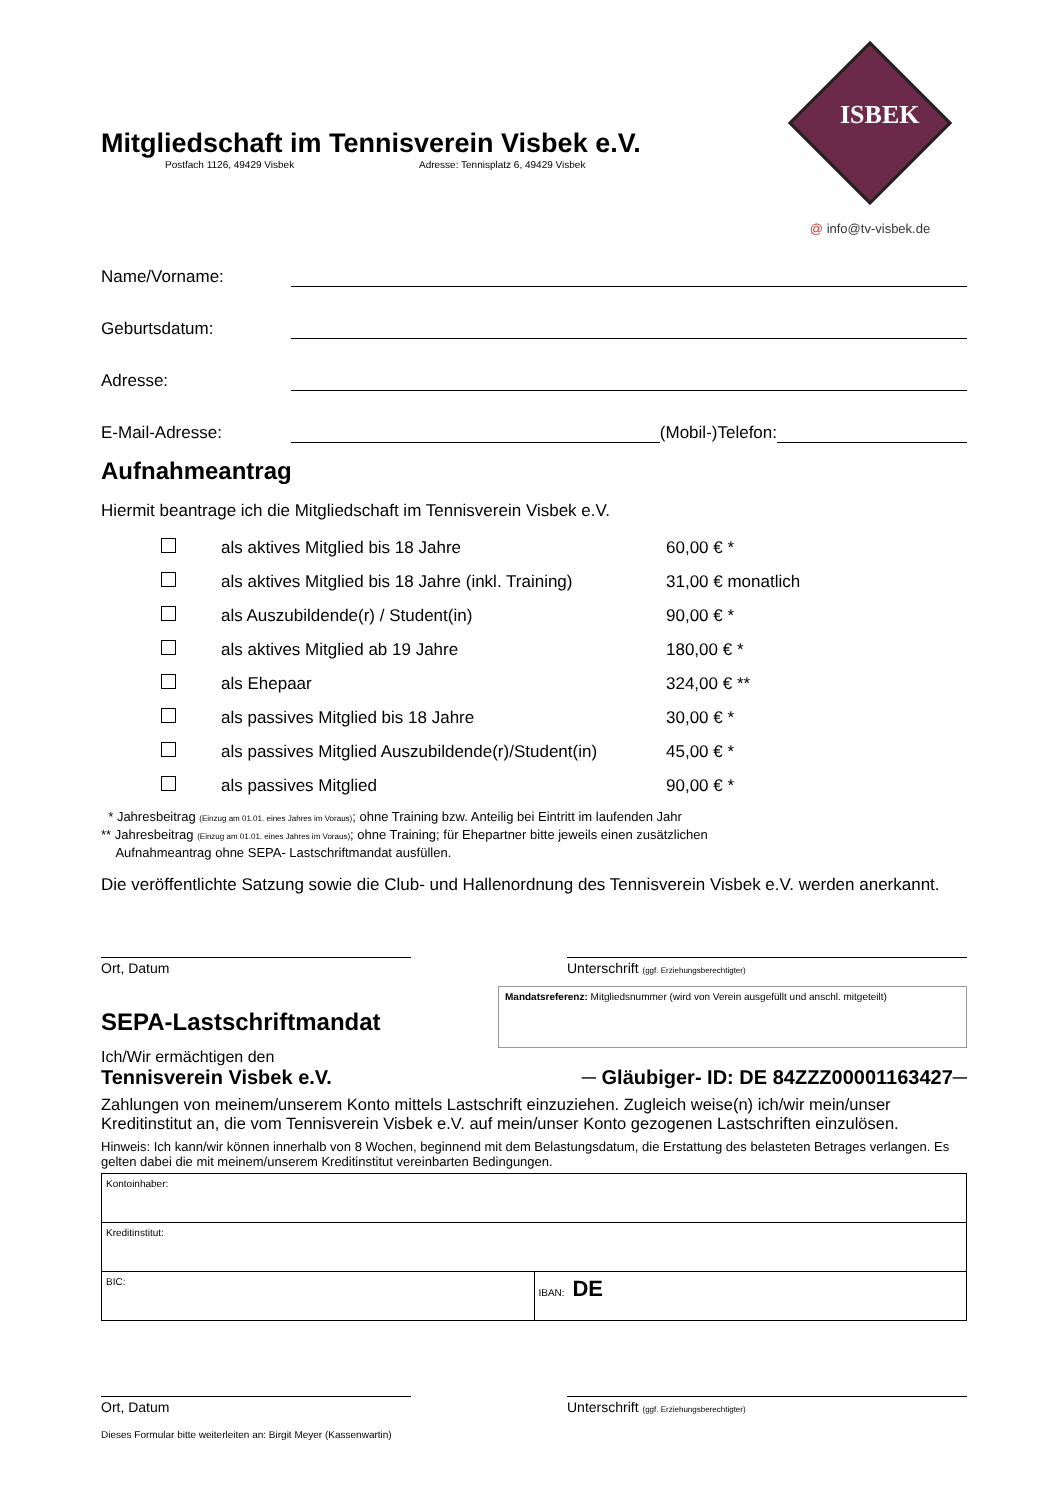ISBEK
@ info@tv-visbek.de
Mitgliedschaft im Tennisverein Visbek e.V.
Postfach 1126, 49429 Visbek Adresse: Tennisplatz 6, 49429 Visbek
Name/Vorname:
Geburtsdatum:
Adresse:
E-Mail-Adresse: (Mobil-)Telefon:
Aufnahmeantrag
Hiermit beantrage ich die Mitgliedschaft im Tennisverein Visbek e.V.
| | als aktives Mitglied bis 18 Jahre | 60,00 € * |
| | als aktives Mitglied bis 18 Jahre (inkl. Training) | 31,00 € monatlich |
| | als Auszubildende(r) / Student(in) | 90,00 € * |
| | als aktives Mitglied ab 19 Jahre | 180,00 € * |
| | als Ehepaar | 324,00 € ** |
| | als passives Mitglied bis 18 Jahre | 30,00 € * |
| | als passives Mitglied Auszubildende(r)/Student(in) | 45,00 € * |
| | als passives Mitglied | 90,00 € * |
* Jahresbeitrag (Einzug am 01.01. eines Jahres im Voraus); ohne Training bzw. Anteilig bei Eintritt im laufenden Jahr
** Jahresbeitrag (Einzug am 01.01. eines Jahres im Voraus); ohne Training; für Ehepartner bitte jeweils einen zusätzlichen
Aufnahmeantrag ohne SEPA- Lastschriftmandat ausfüllen.
Die veröffentlichte Satzung sowie die Club- und Hallenordnung des Tennisverein Visbek e.V. werden anerkannt.
Ort, Datum Unterschrift (ggf. Erziehungsberechtigter)
SEPA-Lastschriftmandat
Mandatsreferenz: Mitgliedsnummer (wird von Verein ausgefüllt und anschl. mitgeteilt)
Ich/Wir ermächtigen den
Tennisverein Visbek e.V. ─ Gläubiger- ID: DE 84ZZZ00001163427─
Zahlungen von meinem/unserem Konto mittels Lastschrift einzuziehen. Zugleich weise(n) ich/wir mein/unser Kreditinstitut an, die vom Tennisverein Visbek e.V. auf mein/unser Konto gezogenen Lastschriften einzulösen.
Hinweis: Ich kann/wir können innerhalb von 8 Wochen, beginnend mit dem Belastungsdatum, die Erstattung des belasteten Betrages verlangen. Es gelten dabei die mit meinem/unserem Kreditinstitut vereinbarten Bedingungen.
| Kontoinhaber: | |
| Kreditinstitut: | |
| BIC: | IBAN: DE |
Ort, Datum Unterschrift (ggf. Erziehungsberechtigter)
Dieses Formular bitte weiterleiten an: Birgit Meyer (Kassenwartin)